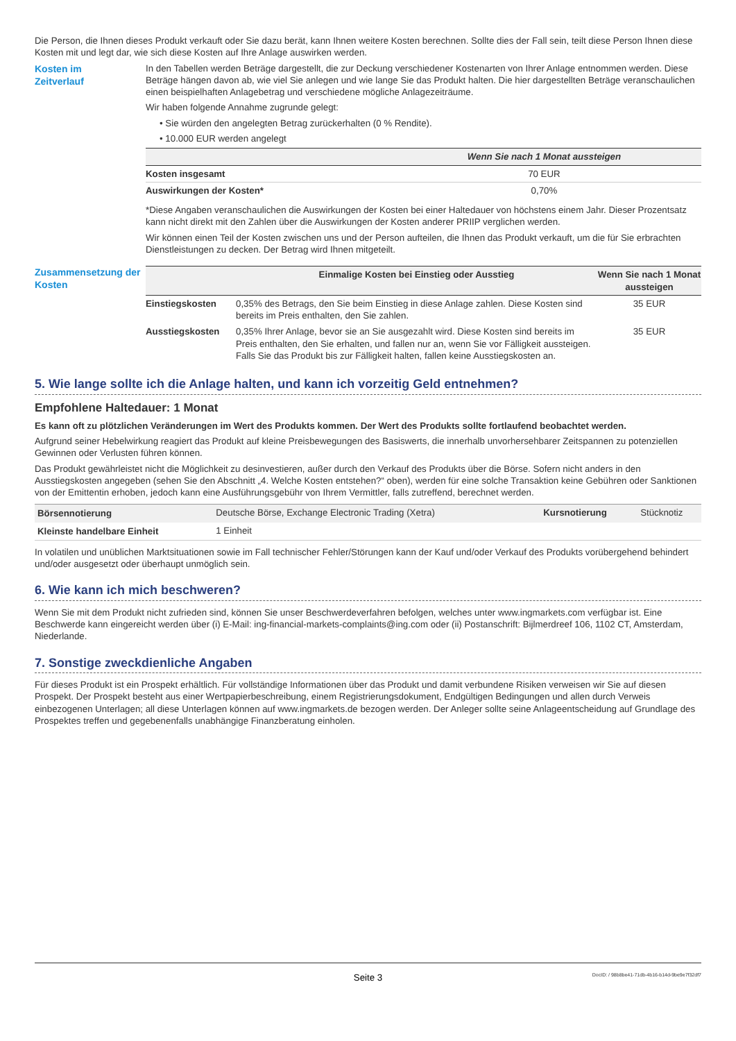Die Person, die Ihnen dieses Produkt verkauft oder Sie dazu berät, kann Ihnen weitere Kosten berechnen. Sollte dies der Fall sein, teilt diese Person Ihnen diese Kosten mit und legt dar, wie sich diese Kosten auf Ihre Anlage auswirken werden.
Kosten im
Zeitverlauf
In den Tabellen werden Beträge dargestellt, die zur Deckung verschiedener Kostenarten von Ihrer Anlage entnommen werden. Diese Beträge hängen davon ab, wie viel Sie anlegen und wie lange Sie das Produkt halten. Die hier dargestellten Beträge veranschaulichen einen beispielhaften Anlagebetrag und verschiedene mögliche Anlagezeiträume.
Wir haben folgende Annahme zugrunde gelegt:
• Sie würden den angelegten Betrag zurückerhalten (0 % Rendite).
• 10.000 EUR werden angelegt
| | Wenn Sie nach 1 Monat aussteigen |
| --- | --- |
| Kosten insgesamt | 70 EUR |
| Auswirkungen der Kosten* | 0,70% |
*Diese Angaben veranschaulichen die Auswirkungen der Kosten bei einer Haltedauer von höchstens einem Jahr. Dieser Prozentsatz kann nicht direkt mit den Zahlen über die Auswirkungen der Kosten anderer PRIIP verglichen werden.
Wir können einen Teil der Kosten zwischen uns und der Person aufteilen, die Ihnen das Produkt verkauft, um die für Sie erbrachten Dienstleistungen zu decken. Der Betrag wird Ihnen mitgeteilt.
Zusammensetzung der Kosten
| | Einmalige Kosten bei Einstieg oder Ausstieg | Wenn Sie nach 1 Monat aussteigen |
| --- | --- | --- |
| Einstiegskosten | 0,35% des Betrags, den Sie beim Einstieg in diese Anlage zahlen. Diese Kosten sind bereits im Preis enthalten, den Sie zahlen. | 35 EUR |
| Ausstiegskosten | 0,35% Ihrer Anlage, bevor sie an Sie ausgezahlt wird. Diese Kosten sind bereits im Preis enthalten, den Sie erhalten, und fallen nur an, wenn Sie vor Fälligkeit aussteigen. Falls Sie das Produkt bis zur Fälligkeit halten, fallen keine Ausstiegskosten an. | 35 EUR |
5. Wie lange sollte ich die Anlage halten, und kann ich vorzeitig Geld entnehmen?
Empfohlene Haltedauer: 1 Monat
Es kann oft zu plötzlichen Veränderungen im Wert des Produkts kommen. Der Wert des Produkts sollte fortlaufend beobachtet werden.
Aufgrund seiner Hebelwirkung reagiert das Produkt auf kleine Preisbewegungen des Basiswerts, die innerhalb unvorhersehbarer Zeitspannen zu potenziellen Gewinnen oder Verlusten führen können.
Das Produkt gewährleistet nicht die Möglichkeit zu desinvestieren, außer durch den Verkauf des Produkts über die Börse. Sofern nicht anders in den Ausstiegskosten angegeben (sehen Sie den Abschnitt „4. Welche Kosten entstehen?“ oben), werden für eine solche Transaktion keine Gebühren oder Sanktionen von der Emittentin erhoben, jedoch kann eine Ausführungsgebühr von Ihrem Vermittler, falls zutreffend, berechnet werden.
| Börsennotierung | Deutsche Börse, Exchange Electronic Trading (Xetra) | Kursnotierung | Stücknotiz |
| Kleinste handelbare Einheit | 1 Einheit | | |
In volatilen und unüblichen Marktsituationen sowie im Fall technischer Fehler/Störungen kann der Kauf und/oder Verkauf des Produkts vorübergehend behindert und/oder ausgesetzt oder überhaupt unmöglich sein.
6. Wie kann ich mich beschweren?
Wenn Sie mit dem Produkt nicht zufrieden sind, können Sie unser Beschwerdeverfahren befolgen, welches unter www.ingmarkets.com verfügbar ist. Eine Beschwerde kann eingereicht werden über (i) E-Mail: ing-financial-markets-complaints@ing.com oder (ii) Postanschrift: Bijlmerdreef 106, 1102 CT, Amsterdam, Niederlande.
7. Sonstige zweckdienliche Angaben
Für dieses Produkt ist ein Prospekt erhältlich. Für vollständige Informationen über das Produkt und damit verbundene Risiken verweisen wir Sie auf diesen Prospekt. Der Prospekt besteht aus einer Wertpapierbeschreibung, einem Registrierungsdokument, Endgültigen Bedingungen und allen durch Verweis einbezogenen Unterlagen; all diese Unterlagen können auf www.ingmarkets.de bezogen werden. Der Anleger sollte seine Anlageentscheidung auf Grundlage des Prospektes treffen und gegebenenfalls unabhängige Finanzberatung einholen.
Seite 3
DocID: / 98b8be41-71db-4b16-b14d-9be9e7f32df7